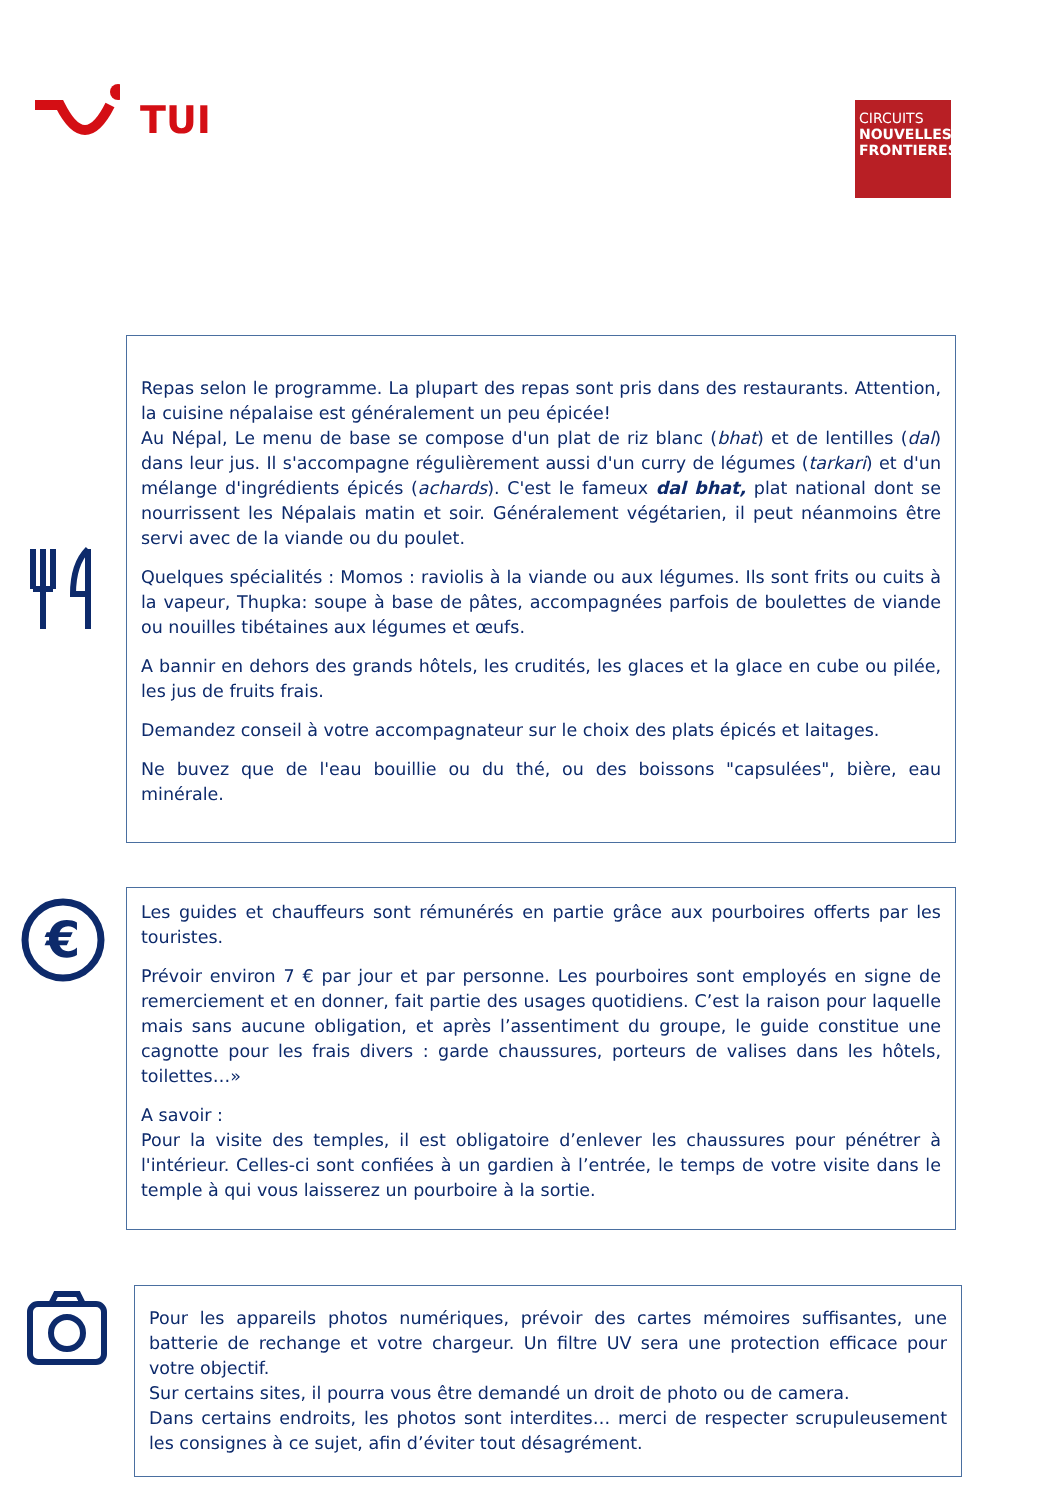TUI
CIRCUITS
NOUVELLES FRONTIERES
Repas selon le programme. La plupart des repas sont pris dans des restaurants. Attention, la cuisine népalaise est généralement un peu épicée!
Au Népal, Le menu de base se compose d'un plat de riz blanc (bhat) et de lentilles (dal) dans leur jus. Il s'accompagne régulièrement aussi d'un curry de légumes (tarkari) et d'un mélange d'ingrédients épicés (achards). C'est le fameux dal bhat, plat national dont se nourrissent les Népalais matin et soir. Généralement végétarien, il peut néanmoins être servi avec de la viande ou du poulet.
Quelques spécialités : Momos : raviolis à la viande ou aux légumes. Ils sont frits ou cuits à la vapeur, Thupka: soupe à base de pâtes, accompagnées parfois de boulettes de viande ou nouilles tibétaines aux légumes et œufs.
A bannir en dehors des grands hôtels, les crudités, les glaces et la glace en cube ou pilée, les jus de fruits frais.
Demandez conseil à votre accompagnateur sur le choix des plats épicés et laitages.
Ne buvez que de l'eau bouillie ou du thé, ou des boissons "capsulées", bière, eau minérale.
€
Les guides et chauffeurs sont rémunérés en partie grâce aux pourboires offerts par les touristes.
Prévoir environ 7 € par jour et par personne. Les pourboires sont employés en signe de remerciement et en donner, fait partie des usages quotidiens. C’est la raison pour laquelle mais sans aucune obligation, et après l’assentiment du groupe, le guide constitue une cagnotte pour les frais divers : garde chaussures, porteurs de valises dans les hôtels, toilettes…»
A savoir :
Pour la visite des temples, il est obligatoire d’enlever les chaussures pour pénétrer à l'intérieur. Celles-ci sont confiées à un gardien à l’entrée, le temps de votre visite dans le temple à qui vous laisserez un pourboire à la sortie.
Pour les appareils photos numériques, prévoir des cartes mémoires suffisantes, une batterie de rechange et votre chargeur. Un filtre UV sera une protection efficace pour votre objectif.
Sur certains sites, il pourra vous être demandé un droit de photo ou de camera.
Dans certains endroits, les photos sont interdites… merci de respecter scrupuleusement les consignes à ce sujet, afin d’éviter tout désagrément.